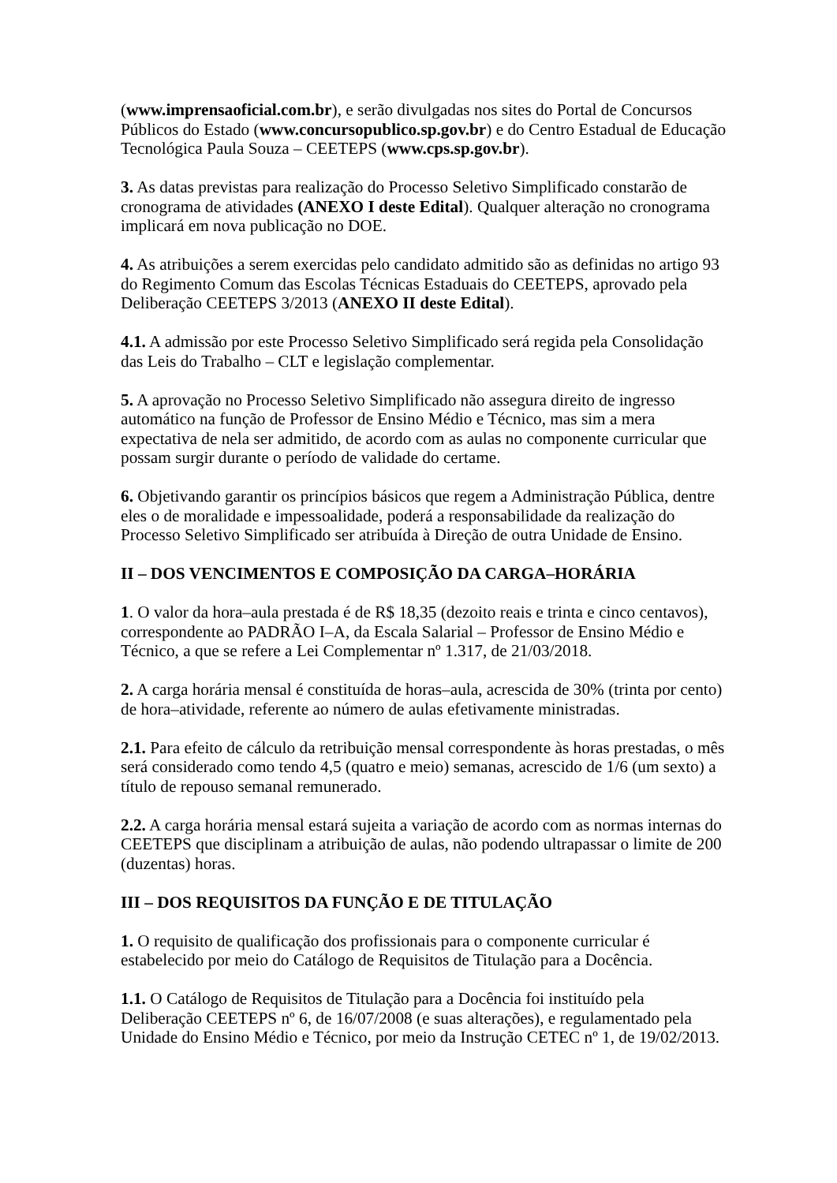(www.imprensaoficial.com.br), e serão divulgadas nos sites do Portal de Concursos Públicos do Estado (www.concursopublico.sp.gov.br) e do Centro Estadual de Educação Tecnológica Paula Souza – CEETEPS (www.cps.sp.gov.br).
3. As datas previstas para realização do Processo Seletivo Simplificado constarão de cronograma de atividades (ANEXO I deste Edital). Qualquer alteração no cronograma implicará em nova publicação no DOE.
4. As atribuições a serem exercidas pelo candidato admitido são as definidas no artigo 93 do Regimento Comum das Escolas Técnicas Estaduais do CEETEPS, aprovado pela Deliberação CEETEPS 3/2013 (ANEXO II deste Edital).
4.1. A admissão por este Processo Seletivo Simplificado será regida pela Consolidação das Leis do Trabalho – CLT e legislação complementar.
5. A aprovação no Processo Seletivo Simplificado não assegura direito de ingresso automático na função de Professor de Ensino Médio e Técnico, mas sim a mera expectativa de nela ser admitido, de acordo com as aulas no componente curricular que possam surgir durante o período de validade do certame.
6. Objetivando garantir os princípios básicos que regem a Administração Pública, dentre eles o de moralidade e impessoalidade, poderá a responsabilidade da realização do Processo Seletivo Simplificado ser atribuída à Direção de outra Unidade de Ensino.
II – DOS VENCIMENTOS E COMPOSIÇÃO DA CARGA–HORÁRIA
1. O valor da hora–aula prestada é de R$ 18,35 (dezoito reais e trinta e cinco centavos), correspondente ao PADRÃO I–A, da Escala Salarial – Professor de Ensino Médio e Técnico, a que se refere a Lei Complementar nº 1.317, de 21/03/2018.
2. A carga horária mensal é constituída de horas–aula, acrescida de 30% (trinta por cento) de hora–atividade, referente ao número de aulas efetivamente ministradas.
2.1. Para efeito de cálculo da retribuição mensal correspondente às horas prestadas, o mês será considerado como tendo 4,5 (quatro e meio) semanas, acrescido de 1/6 (um sexto) a título de repouso semanal remunerado.
2.2. A carga horária mensal estará sujeita a variação de acordo com as normas internas do CEETEPS que disciplinam a atribuição de aulas, não podendo ultrapassar o limite de 200 (duzentas) horas.
III – DOS REQUISITOS DA FUNÇÃO E DE TITULAÇÃO
1. O requisito de qualificação dos profissionais para o componente curricular é estabelecido por meio do Catálogo de Requisitos de Titulação para a Docência.
1.1. O Catálogo de Requisitos de Titulação para a Docência foi instituído pela Deliberação CEETEPS nº 6, de 16/07/2008 (e suas alterações), e regulamentado pela Unidade do Ensino Médio e Técnico, por meio da Instrução CETEC nº 1, de 19/02/2013.